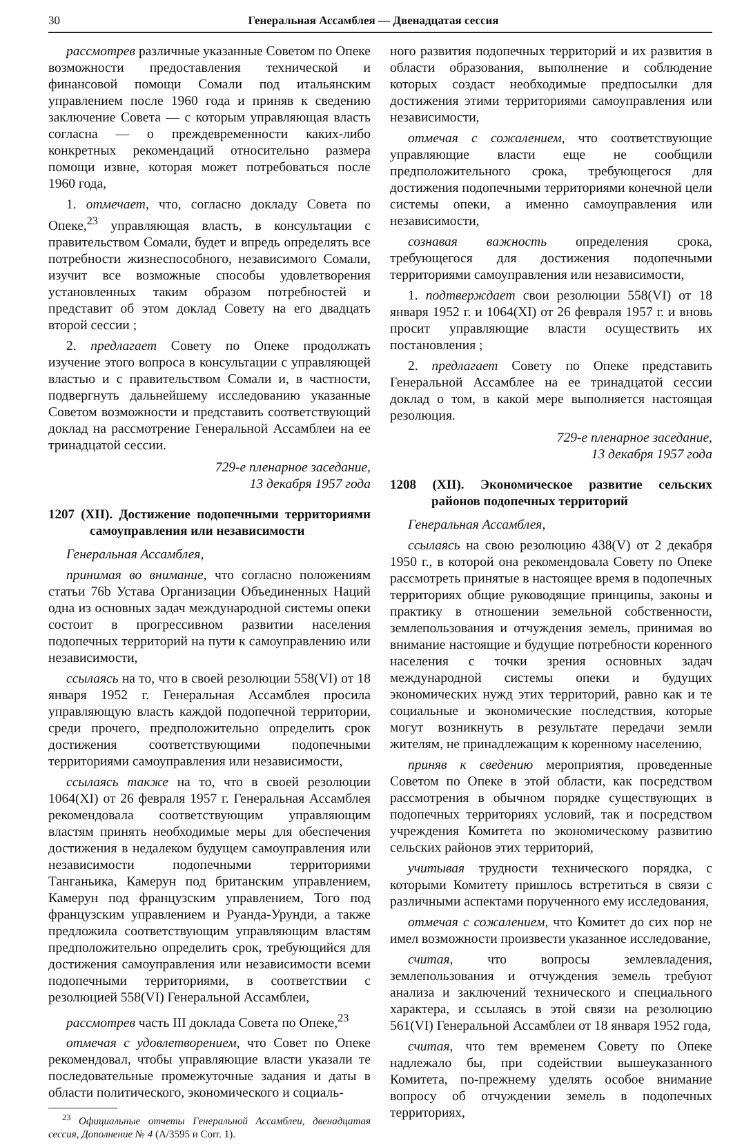30 Генеральная Ассамблея — Двенадцатая сессия
рассмотрев различные указанные Советом по Опеке возможности предоставления технической и финансовой помощи Сомали под итальянским управлением после 1960 года и приняв к сведению заключение Совета — с которым управляющая власть согласна — о преждевременности каких-либо конкретных рекомендаций относительно размера помощи извне, которая может потребоваться после 1960 года,
1. отмечает, что, согласно докладу Совета по Опеке,<sup>23</sup> управляющая власть, в консультации с правительством Сомали, будет и впредь определять все потребности жизнеспособного, независимого Сомали, изучит все возможные способы удовлетворения установленных таким образом потребностей и представит об этом доклад Совету на его двадцать второй сессии ;
2. предлагает Совету по Опеке продолжать изучение этого вопроса в консультации с управляющей властью и с правительством Сомали и, в частности, подвергнуть дальнейшему исследованию указанные Советом возможности и представить соответствующий доклад на рассмотрение Генеральной Ассамблеи на ее тринадцатой сессии.
729-е пленарное заседание,
13 декабря 1957 года
1207 (XII). Достижение подопечными территориями самоуправления или независимости
Генеральная Ассамблея,
принимая во внимание, что согласно положениям статьи 76b Устава Организации Объединенных Наций одна из основных задач международной системы опеки состоит в прогрессивном развитии населения подопечных территорий на пути к самоуправлению или независимости,
ссылаясь на то, что в своей резолюции 558(VI) от 18 января 1952 г. Генеральная Ассамблея просила управляющую власть каждой подопечной территории, среди прочего, предположительно определить срок достижения соответствующими подопечными территориями самоуправления или независимости,
ссылаясь также на то, что в своей резолюции 1064(XI) от 26 февраля 1957 г. Генеральная Ассамблея рекомендовала соответствующим управляющим властям принять необходимые меры для обеспечения достижения в недалеком будущем самоуправления или независимости подопечными территориями Танганьика, Камерун под британским управлением, Камерун под французским управлением, Того под французским управлением и Руанда-Урунди, а также предложила соответствующим управляющим властям предположительно определить срок, требующийся для достижения самоуправления или независимости всеми подопечными территориями, в соответствии с резолюцией 558(VI) Генеральной Ассамблеи,
рассмотрев часть III доклада Совета по Опеке,<sup>23</sup>
отмечая с удовлетворением, что Совет по Опеке рекомендовал, чтобы управляющие власти указали те последовательные промежуточные задания и даты в области политического, экономического и социаль-
<sup>23</sup> Официальные отчеты Генеральной Ассамблеи, двенадцатая сессия, Дополнение № 4 (A/3595 и Corr. 1).
ного развития подопечных территорий и их развития в области образования, выполнение и соблюдение которых создаст необходимые предпосылки для достижения этими территориями самоуправления или независимости,
отмечая с сожалением, что соответствующие управляющие власти еще не сообщили предположительного срока, требующегося для достижения подопечными территориями конечной цели системы опеки, а именно самоуправления или независимости,
сознавая важность определения срока, требующегося для достижения подопечными территориями самоуправления или независимости,
1. подтверждает свои резолюции 558(VI) от 18 января 1952 г. и 1064(XI) от 26 февраля 1957 г. и вновь просит управляющие власти осуществить их постановления ;
2. предлагает Совету по Опеке представить Генеральной Ассамблее на ее тринадцатой сессии доклад о том, в какой мере выполняется настоящая резолюция.
729-е пленарное заседание,
13 декабря 1957 года
1208 (XII). Экономическое развитие сельских районов подопечных территорий
Генеральная Ассамблея,
ссылаясь на свою резолюцию 438(V) от 2 декабря 1950 г., в которой она рекомендовала Совету по Опеке рассмотреть принятые в настоящее время в подопечных территориях общие руководящие принципы, законы и практику в отношении земельной собственности, землепользования и отчуждения земель, принимая во внимание настоящие и будущие потребности коренного населения с точки зрения основных задач международной системы опеки и будущих экономических нужд этих территорий, равно как и те социальные и экономические последствия, которые могут возникнуть в результате передачи земли жителям, не принадлежащим к коренному населению,
приняв к сведению мероприятия, проведенные Советом по Опеке в этой области, как посредством рассмотрения в обычном порядке существующих в подопечных территориях условий, так и посредством учреждения Комитета по экономическому развитию сельских районов этих территорий,
учитывая трудности технического порядка, с которыми Комитету пришлось встретиться в связи с различными аспектами порученного ему исследования,
отмечая с сожалением, что Комитет до сих пор не имел возможности произвести указанное исследование,
считая, что вопросы землевладения, землепользования и отчуждения земель требуют анализа и заключений технического и специального характера, и ссылаясь в этой связи на резолюцию 561(VI) Генеральной Ассамблеи от 18 января 1952 года,
считая, что тем временем Совету по Опеке надлежало бы, при содействии вышеуказанного Комитета, по-прежнему уделять особое внимание вопросу об отчуждении земель в подопечных территориях,